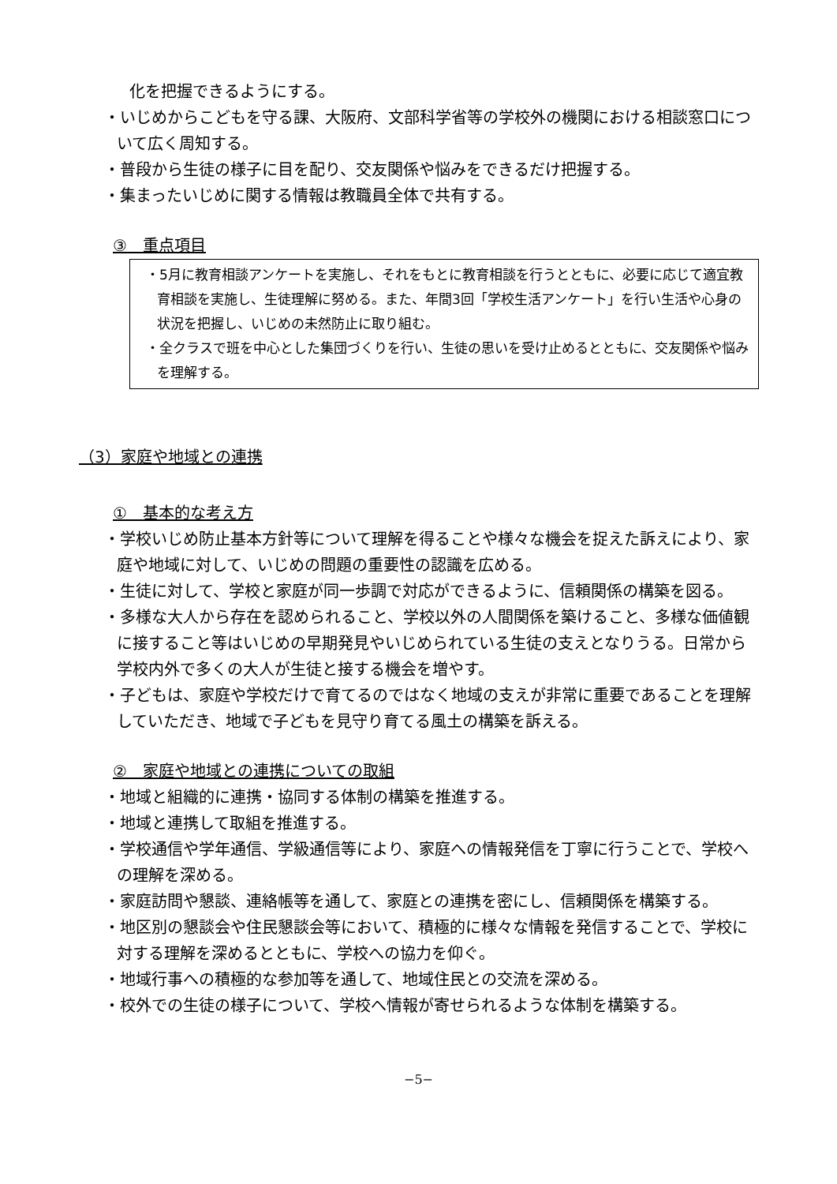化を把握できるようにする。
・いじめからこどもを守る課、大阪府、文部科学省等の学校外の機関における相談窓口について広く周知する。
・普段から生徒の様子に目を配り、交友関係や悩みをできるだけ把握する。
・集まったいじめに関する情報は教職員全体で共有する。
③　重点項目
・5月に教育相談アンケートを実施し、それをもとに教育相談を行うとともに、必要に応じて適宜教育相談を実施し、生徒理解に努める。また、年間3回「学校生活アンケート」を行い生活や心身の状況を把握し、いじめの未然防止に取り組む。
・全クラスで班を中心とした集団づくりを行い、生徒の思いを受け止めるとともに、交友関係や悩みを理解する。
（3）家庭や地域との連携
①　基本的な考え方
・学校いじめ防止基本方針等について理解を得ることや様々な機会を捉えた訴えにより、家庭や地域に対して、いじめの問題の重要性の認識を広める。
・生徒に対して、学校と家庭が同一歩調で対応ができるように、信頼関係の構築を図る。
・多様な大人から存在を認められること、学校以外の人間関係を築けること、多様な価値観に接すること等はいじめの早期発見やいじめられている生徒の支えとなりうる。日常から学校内外で多くの大人が生徒と接する機会を増やす。
・子どもは、家庭や学校だけで育てるのではなく地域の支えが非常に重要であることを理解していただき、地域で子どもを見守り育てる風土の構築を訴える。
②　家庭や地域との連携についての取組
・地域と組織的に連携・協同する体制の構築を推進する。
・地域と連携して取組を推進する。
・学校通信や学年通信、学級通信等により、家庭への情報発信を丁寧に行うことで、学校への理解を深める。
・家庭訪問や懇談、連絡帳等を通して、家庭との連携を密にし、信頼関係を構築する。
・地区別の懇談会や住民懇談会等において、積極的に様々な情報を発信することで、学校に対する理解を深めるとともに、学校への協力を仰ぐ。
・地域行事への積極的な参加等を通して、地域住民との交流を深める。
・校外での生徒の様子について、学校へ情報が寄せられるような体制を構築する。
−5−